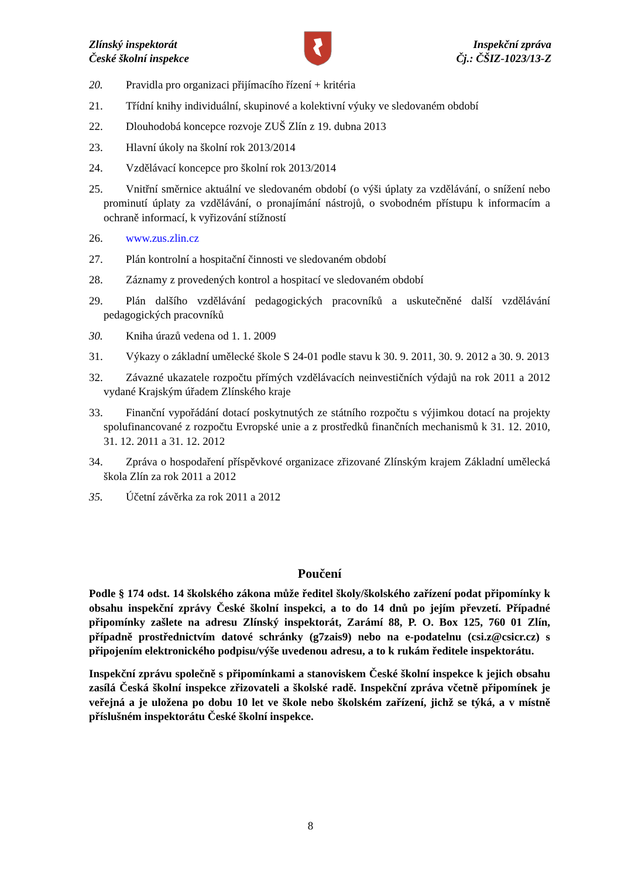Zlínský inspektorát
České školní inspekce
Inspekční zpráva
Čj.: ČŠIZ-1023/13-Z
20. Pravidla pro organizaci přijímacího řízení + kritéria
21. Třídní knihy individuální, skupinové a kolektivní výuky ve sledovaném období
22. Dlouhodobá koncepce rozvoje ZUŠ Zlín z 19. dubna 2013
23. Hlavní úkoly na školní rok 2013/2014
24. Vzdělávací koncepce pro školní rok 2013/2014
25. Vnitřní směrnice aktuální ve sledovaném období (o výši úplaty za vzdělávání, o snížení nebo prominutí úplaty za vzdělávání, o pronajímání nástrojů, o svobodném přístupu k informacím a ochraně informací, k vyřizování stížností
26. www.zus.zlin.cz
27. Plán kontrolní a hospitační činnosti ve sledovaném období
28. Záznamy z provedených kontrol a hospitací ve sledovaném období
29. Plán dalšího vzdělávání pedagogických pracovníků a uskutečněné další vzdělávání pedagogických pracovníků
30. Kniha úrazů vedena od 1. 1. 2009
31. Výkazy o základní umělecké škole S 24-01 podle stavu k 30. 9. 2011, 30. 9. 2012 a 30. 9. 2013
32. Závazné ukazatele rozpočtu přímých vzdělávacích neinvestičních výdajů na rok 2011 a 2012 vydané Krajským úřadem Zlínského kraje
33. Finanční vypořádání dotací poskytnutých ze státního rozpočtu s výjimkou dotací na projekty spolufinancované z rozpočtu Evropské unie a z prostředků finančních mechanismů k 31. 12. 2010, 31. 12. 2011 a 31. 12. 2012
34. Zpráva o hospodaření příspěvkové organizace zřizované Zlínským krajem Základní umělecká škola Zlín za rok 2011 a 2012
35. Účetní závěrka za rok 2011 a 2012
Poučení
Podle § 174 odst. 14 školského zákona může ředitel školy/školského zařízení podat připomínky k obsahu inspekční zprávy České školní inspekci, a to do 14 dnů po jejím převzetí. Případné připomínky zašlete na adresu Zlínský inspektorát, Zarámí 88, P. O. Box 125, 760 01 Zlín, případně prostřednictvím datové schránky (g7zais9) nebo na e-podatelnu (csi.z@csicr.cz) s připojením elektronického podpisu/výše uvedenou adresu, a to k rukám ředitele inspektorátu.
Inspekční zprávu společně s připomínkami a stanoviskem České školní inspekce k jejich obsahu zasílá Česká školní inspekce zřizovateli a školské radě. Inspekční zpráva včetně připomínek je veřejná a je uložena po dobu 10 let ve škole nebo školském zařízení, jichž se týká, a v místně příslušném inspektorátu České školní inspekce.
8